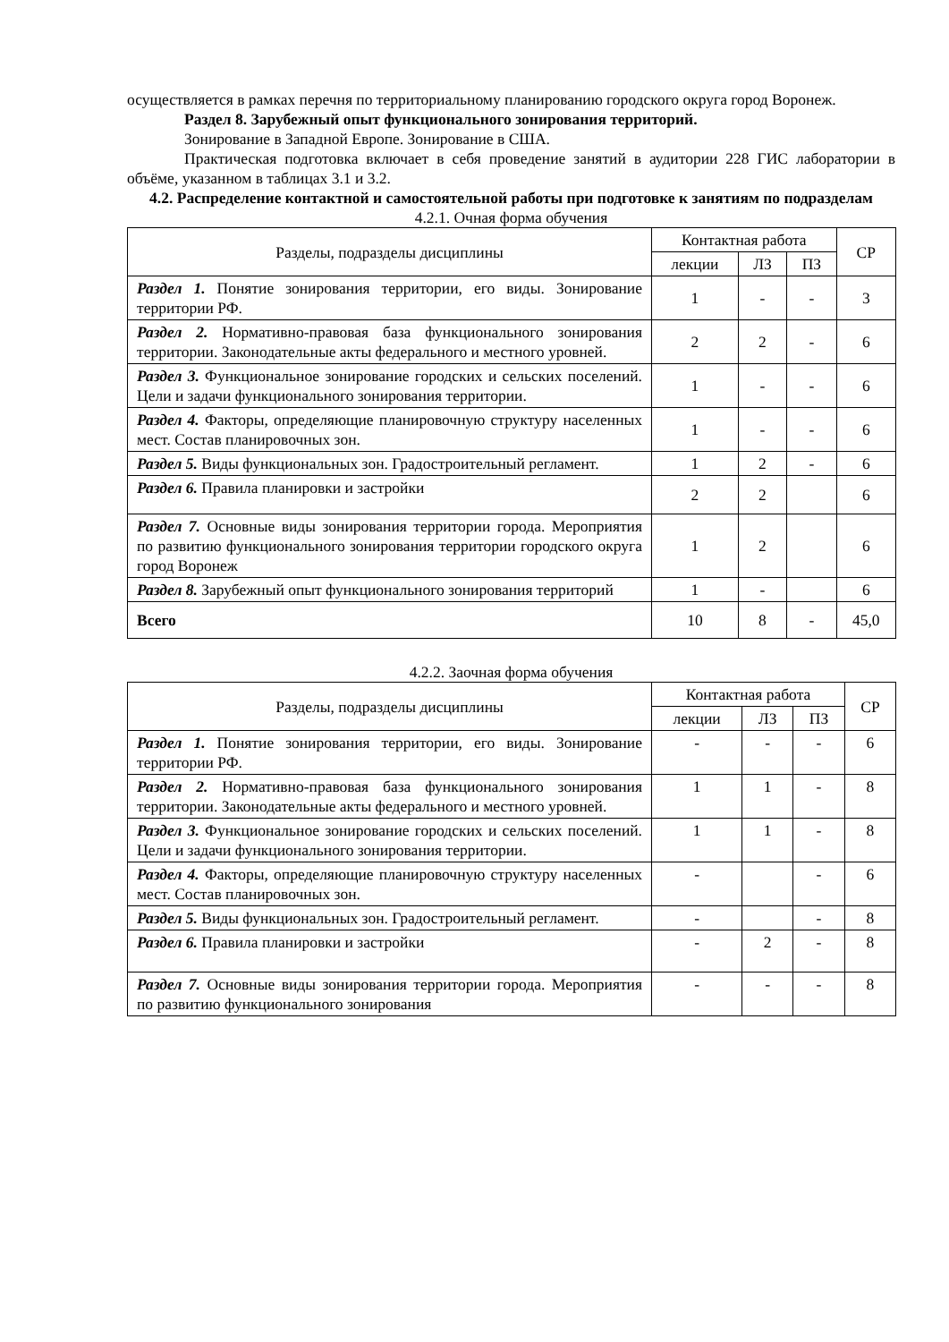осуществляется в рамках перечня по территориальному планированию городского округа город Воронеж.
Раздел 8. Зарубежный опыт функционального зонирования территорий.
Зонирование в Западной Европе. Зонирование в США.
Практическая подготовка включает в себя проведение занятий в аудитории 228 ГИС лаборатории в объёме, указанном в таблицах 3.1 и 3.2.
4.2. Распределение контактной и самостоятельной работы при подготовке к занятиям по подразделам
4.2.1. Очная форма обучения
| Разделы, подразделы дисциплины | Контактная работа | | | СР |
| --- | --- | --- | --- | --- |
| | лекции | ЛЗ | ПЗ | |
| Раздел 1. Понятие зонирования территории, его виды. Зонирование территории РФ. | 1 | - | - | 3 |
| Раздел 2. Нормативно-правовая база функционального зонирования территории. Законодательные акты федерального и местного уровней. | 2 | 2 | - | 6 |
| Раздел 3. Функциональное зонирование городских и сельских поселений. Цели и задачи функционального зонирования территории. | 1 | - | - | 6 |
| Раздел 4. Факторы, определяющие планировочную структуру населенных мест. Состав планировочных зон. | 1 | - | - | 6 |
| Раздел 5. Виды функциональных зон. Градостроительный регламент. | 1 | 2 | - | 6 |
| Раздел 6. Правила планировки и застройки | 2 | 2 | | 6 |
| Раздел 7. Основные виды зонирования территории города. Мероприятия по развитию функционального зонирования территории городского округа город Воронеж | 1 | 2 | | 6 |
| Раздел 8. Зарубежный опыт функционального зонирования территорий | 1 | - | | 6 |
| Всего | 10 | 8 | - | 45,0 |
4.2.2. Заочная форма обучения
| Разделы, подразделы дисциплины | Контактная работа | | | СР |
| --- | --- | --- | --- | --- |
| | лекции | ЛЗ | ПЗ | |
| Раздел 1. Понятие зонирования территории, его виды. Зонирование территории РФ. | - | - | - | 6 |
| Раздел 2. Нормативно-правовая база функционального зонирования территории. Законодательные акты федерального и местного уровней. | 1 | 1 | - | 8 |
| Раздел 3. Функциональное зонирование городских и сельских поселений. Цели и задачи функционального зонирования территории. | 1 | 1 | - | 8 |
| Раздел 4. Факторы, определяющие планировочную структуру населенных мест. Состав планировочных зон. | - | | - | 6 |
| Раздел 5. Виды функциональных зон. Градостроительный регламент. | - | | - | 8 |
| Раздел 6. Правила планировки и застройки | - | 2 | - | 8 |
| Раздел 7. Основные виды зонирования территории города. Мероприятия по развитию функционального зонирования | - | - | - | 8 |